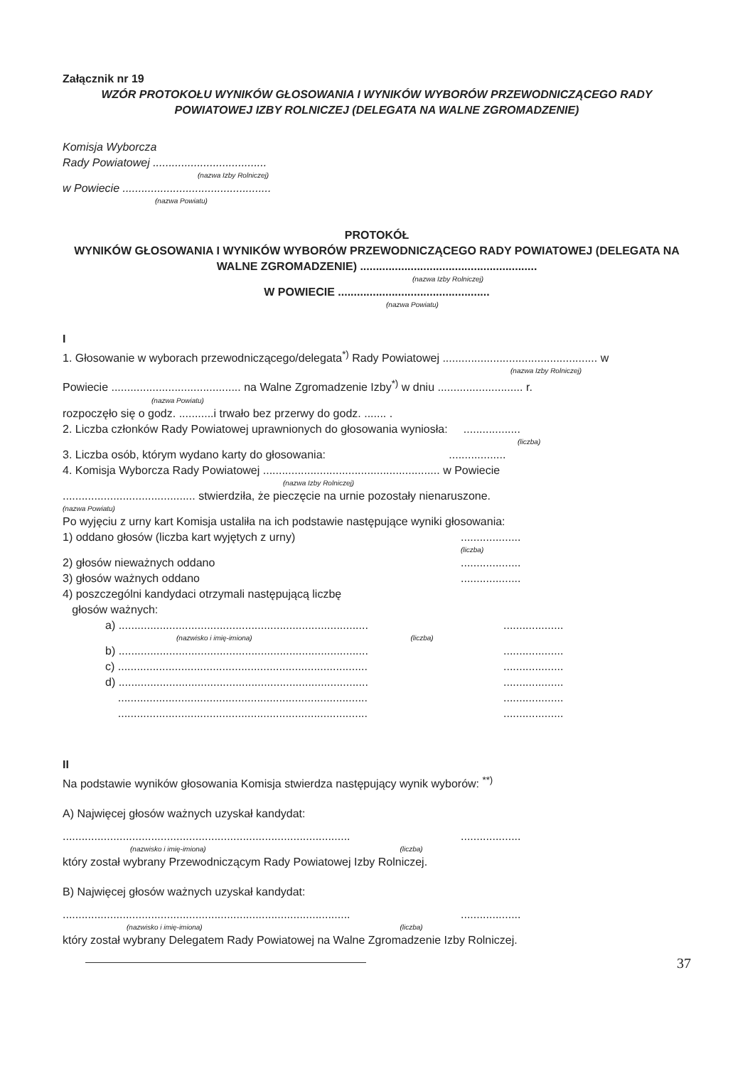Załącznik nr 19
WZÓR PROTOKOŁU WYNIKÓW GŁOSOWANIA I WYNIKÓW WYBORÓW PRZEWODNICZĄCEGO RADY POWIATOWEJ IZBY ROLNICZEJ (DELEGATA NA WALNE ZGROMADZENIE)
Komisja Wyborcza
Rady Powiatowej ....................................
(nazwa Izby Rolniczej)
w Powiecie ...............................................
(nazwa Powiatu)
PROTOKÓŁ
WYNIKÓW GŁOSOWANIA I WYNIKÓW WYBORÓW PRZEWODNICZĄCEGO RADY POWIATOWEJ (DELEGATA NA WALNE ZGROMADZENIE) ........................................................
(nazwa Izby Rolniczej)
W POWIECIE ................................................
(nazwa Powiatu)
I
1. Głosowanie w wyborach przewodniczącego/delegata<sup>*)</sup> Rady Powiatowej ................................................. w
(nazwa Izby Rolniczej)
Powiecie ......................................... na Walne Zgromadzenie Izby<sup>*)</sup> w dniu ........................... r.
(nazwa Powiatu)
rozpoczęło się o godz. ...........i trwało bez przerwy do godz. ....... .
2. Liczba członków Rady Powiatowej uprawnionych do głosowania wyniosła: ..................
(liczba)
3. Liczba osób, którym wydano karty do głosowania: ..................
4. Komisja Wyborcza Rady Powiatowej ........................................................ w Powiecie
(nazwa Izby Rolniczej)
.......................................... stwierdziła, że pieczęcie na urnie pozostały nienaruszone.
(nazwa Powiatu)
Po wyjęciu z urny kart Komisja ustaliła na ich podstawie następujące wyniki głosowania:
1) oddano głosów (liczba kart wyjętych z urny)
...................
(liczba)
2) głosów nieważnych oddano ...................
3) głosów ważnych oddano ...................
4) poszczególni kandydaci otrzymali następującą liczbę
głosów ważnych:
a) ...............................................................................
...................
(nazwisko i imię-imiona) (liczba)
b) ...............................................................................
...................
c) ...............................................................................
...................
d) ...............................................................................
...................
...............................................................................
...................
...............................................................................
...................
II
Na podstawie wyników głosowania Komisja stwierdza następujący wynik wyborów: <sup>**)</sup>
A) Najwięcej głosów ważnych uzyskał kandydat:
...........................................................................................
...................
(nazwisko i imię-imiona) (liczba)
który został wybrany Przewodniczącym Rady Powiatowej Izby Rolniczej.
B) Najwięcej głosów ważnych uzyskał kandydat:
...........................................................................................
...................
(nazwisko i imię-imiona) (liczba)
który został wybrany Delegatem Rady Powiatowej na Walne Zgromadzenie Izby Rolniczej.
37